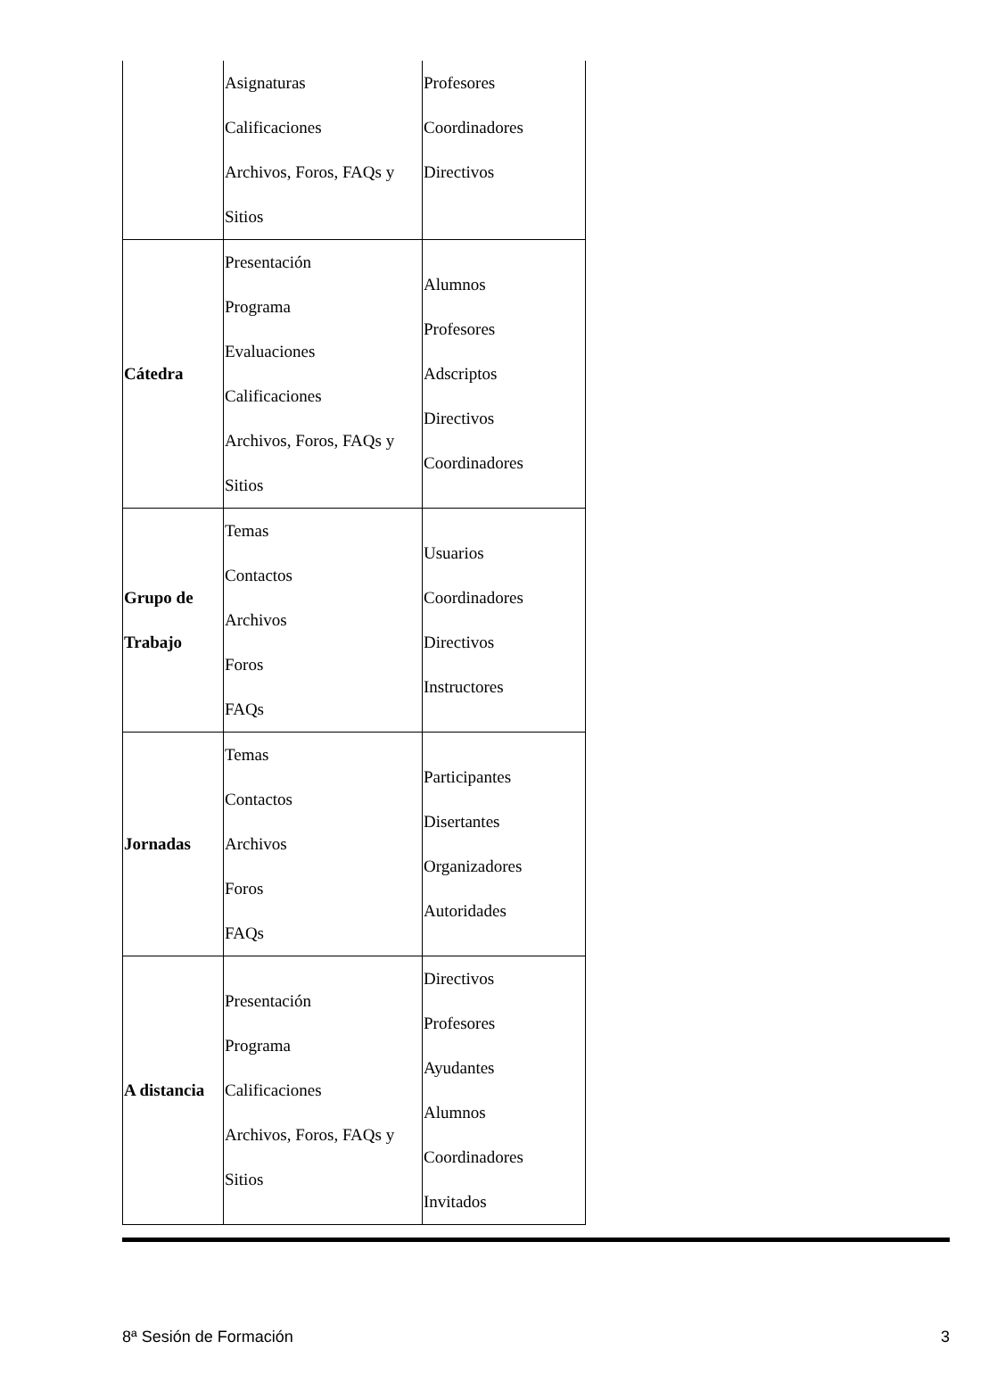| | Asignaturas Calificaciones Archivos, Foros, FAQs y Sitios | Profesores Coordinadores Directivos |
| Cátedra | Presentación Programa Evaluaciones Calificaciones Archivos, Foros, FAQs y Sitios | Alumnos Profesores Adscriptos Directivos Coordinadores |
| Grupo de Trabajo | Temas Contactos Archivos Foros FAQs | Usuarios Coordinadores Directivos Instructores |
| Jornadas | Temas Contactos Archivos Foros FAQs | Participantes Disertantes Organizadores Autoridades |
| A distancia | Presentación Programa Calificaciones Archivos, Foros, FAQs y Sitios | Directivos Profesores Ayudantes Alumnos Coordinadores Invitados |
8ª Sesión de Formación 3